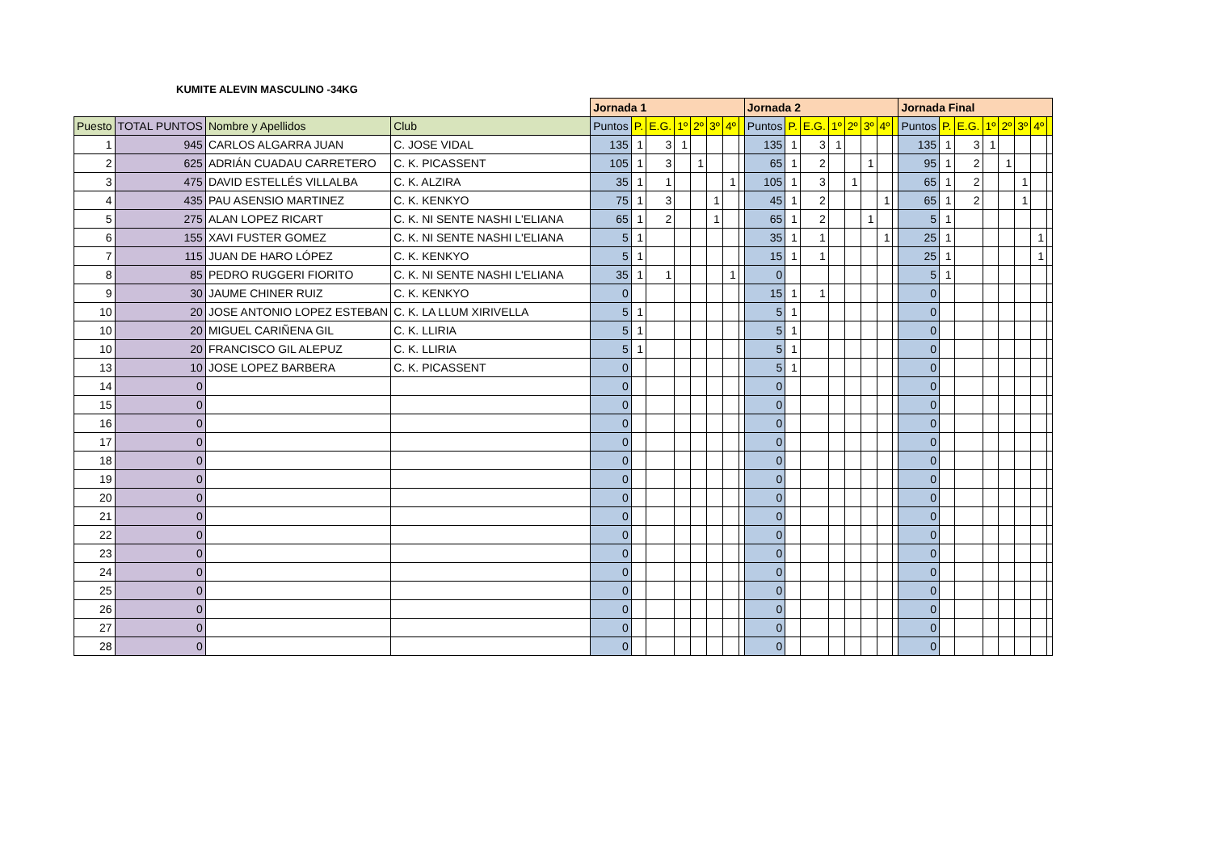KUMITE ALEVIN MASCULINO -34KG
| | | | | Jornada 1 | | | | | | | | Jornada 2 | | | | | | | | Jornada Final | | | | | | | |
| Puesto | TOTAL PUNTOS | Nombre y Apellidos | Club | Puntos | P. | E.G. | 1º | 2º | 3º | 4º | | Puntos | P. | E.G. | 1º | 2º | 3º | 4º | | Puntos | P. | E.G. | 1º | 2º | 3º | 4º | |
| 1 | 945 | CARLOS ALGARRA JUAN | C. JOSE VIDAL | 135 | 1 | 3 | 1 | | | | | 135 | 1 | 3 | 1 | | | | | 135 | 1 | 3 | 1 | | | | |
| 2 | 625 | ADRIÁN CUADAU CARRETERO | C. K. PICASSENT | 105 | 1 | 3 | | 1 | | | | 65 | 1 | 2 | | | 1 | | | 95 | 1 | 2 | | 1 | | | |
| 3 | 475 | DAVID ESTELLÉS VILLALBA | C. K. ALZIRA | 35 | 1 | 1 | | | | 1 | | 105 | 1 | 3 | | 1 | | | | 65 | 1 | 2 | | | 1 | | |
| 4 | 435 | PAU ASENSIO MARTINEZ | C. K. KENKYO | 75 | 1 | 3 | | | 1 | | | 45 | 1 | 2 | | | | 1 | | 65 | 1 | 2 | | | 1 | | |
| 5 | 275 | ALAN LOPEZ RICART | C. K. NI SENTE NASHI L'ELIANA | 65 | 1 | 2 | | | 1 | | | 65 | 1 | 2 | | | 1 | | | 5 | 1 | | | | | | |
| 6 | 155 | XAVI FUSTER GOMEZ | C. K. NI SENTE NASHI L'ELIANA | 5 | 1 | | | | | | | 35 | 1 | 1 | | | | 1 | | 25 | 1 | | | | | 1 | |
| 7 | 115 | JUAN DE HARO LÓPEZ | C. K. KENKYO | 5 | 1 | | | | | | | 15 | 1 | 1 | | | | | | 25 | 1 | | | | | 1 | |
| 8 | 85 | PEDRO RUGGERI FIORITO | C. K. NI SENTE NASHI L'ELIANA | 35 | 1 | 1 | | | | 1 | | 0 | | | | | | | | 5 | 1 | | | | | | |
| 9 | 30 | JAUME CHINER RUIZ | C. K. KENKYO | 0 | | | | | | | | 15 | 1 | 1 | | | | | | 0 | | | | | | | |
| 10 | 20 | JOSE ANTONIO LOPEZ ESTEBAN | C. K. LA LLUM XIRIVELLA | 5 | 1 | | | | | | | 5 | 1 | | | | | | | 0 | | | | | | | |
| 10 | 20 | MIGUEL CARIÑENA GIL | C. K. LLIRIA | 5 | 1 | | | | | | | 5 | 1 | | | | | | | 0 | | | | | | | |
| 10 | 20 | FRANCISCO GIL ALEPUZ | C. K. LLIRIA | 5 | 1 | | | | | | | 5 | 1 | | | | | | | 0 | | | | | | | |
| 13 | 10 | JOSE LOPEZ BARBERA | C. K. PICASSENT | 0 | | | | | | | | 5 | 1 | | | | | | | 0 | | | | | | | |
| 14 | 0 | | | 0 | | | | | | | | 0 | | | | | | | | 0 | | | | | | | |
| 15 | 0 | | | 0 | | | | | | | | 0 | | | | | | | | 0 | | | | | | | |
| 16 | 0 | | | 0 | | | | | | | | 0 | | | | | | | | 0 | | | | | | | |
| 17 | 0 | | | 0 | | | | | | | | 0 | | | | | | | | 0 | | | | | | | |
| 18 | 0 | | | 0 | | | | | | | | 0 | | | | | | | | 0 | | | | | | | |
| 19 | 0 | | | 0 | | | | | | | | 0 | | | | | | | | 0 | | | | | | | |
| 20 | 0 | | | 0 | | | | | | | | 0 | | | | | | | | 0 | | | | | | | |
| 21 | 0 | | | 0 | | | | | | | | 0 | | | | | | | | 0 | | | | | | | |
| 22 | 0 | | | 0 | | | | | | | | 0 | | | | | | | | 0 | | | | | | | |
| 23 | 0 | | | 0 | | | | | | | | 0 | | | | | | | | 0 | | | | | | | |
| 24 | 0 | | | 0 | | | | | | | | 0 | | | | | | | | 0 | | | | | | | |
| 25 | 0 | | | 0 | | | | | | | | 0 | | | | | | | | 0 | | | | | | | |
| 26 | 0 | | | 0 | | | | | | | | 0 | | | | | | | | 0 | | | | | | | |
| 27 | 0 | | | 0 | | | | | | | | 0 | | | | | | | | 0 | | | | | | | |
| 28 | 0 | | | 0 | | | | | | | | 0 | | | | | | | | 0 | | | | | | | |